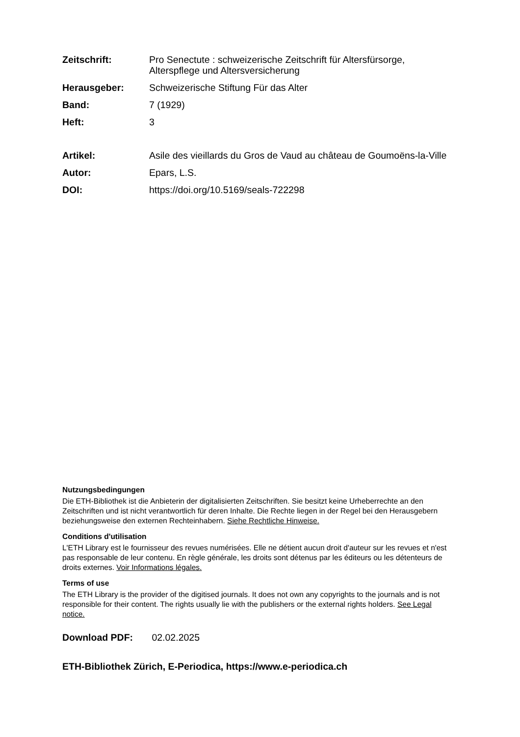| Zeitschrift: | Pro Senectute : schweizerische Zeitschrift für Altersfürsorge, Alterspflege und Altersversicherung |
| Herausgeber: | Schweizerische Stiftung Für das Alter |
| Band: | 7 (1929) |
| Heft: | 3 |
| Artikel: | Asile des vieillards du Gros de Vaud au château de Goumoëns-la-Ville |
| Autor: | Epars, L.S. |
| DOI: | https://doi.org/10.5169/seals-722298 |
Nutzungsbedingungen
Die ETH-Bibliothek ist die Anbieterin der digitalisierten Zeitschriften. Sie besitzt keine Urheberrechte an den Zeitschriften und ist nicht verantwortlich für deren Inhalte. Die Rechte liegen in der Regel bei den Herausgebern beziehungsweise den externen Rechteinhabern. Siehe Rechtliche Hinweise.
Conditions d'utilisation
L'ETH Library est le fournisseur des revues numérisées. Elle ne détient aucun droit d'auteur sur les revues et n'est pas responsable de leur contenu. En règle générale, les droits sont détenus par les éditeurs ou les détenteurs de droits externes. Voir Informations légales.
Terms of use
The ETH Library is the provider of the digitised journals. It does not own any copyrights to the journals and is not responsible for their content. The rights usually lie with the publishers or the external rights holders. See Legal notice.
Download PDF: 02.02.2025
ETH-Bibliothek Zürich, E-Periodica, https://www.e-periodica.ch